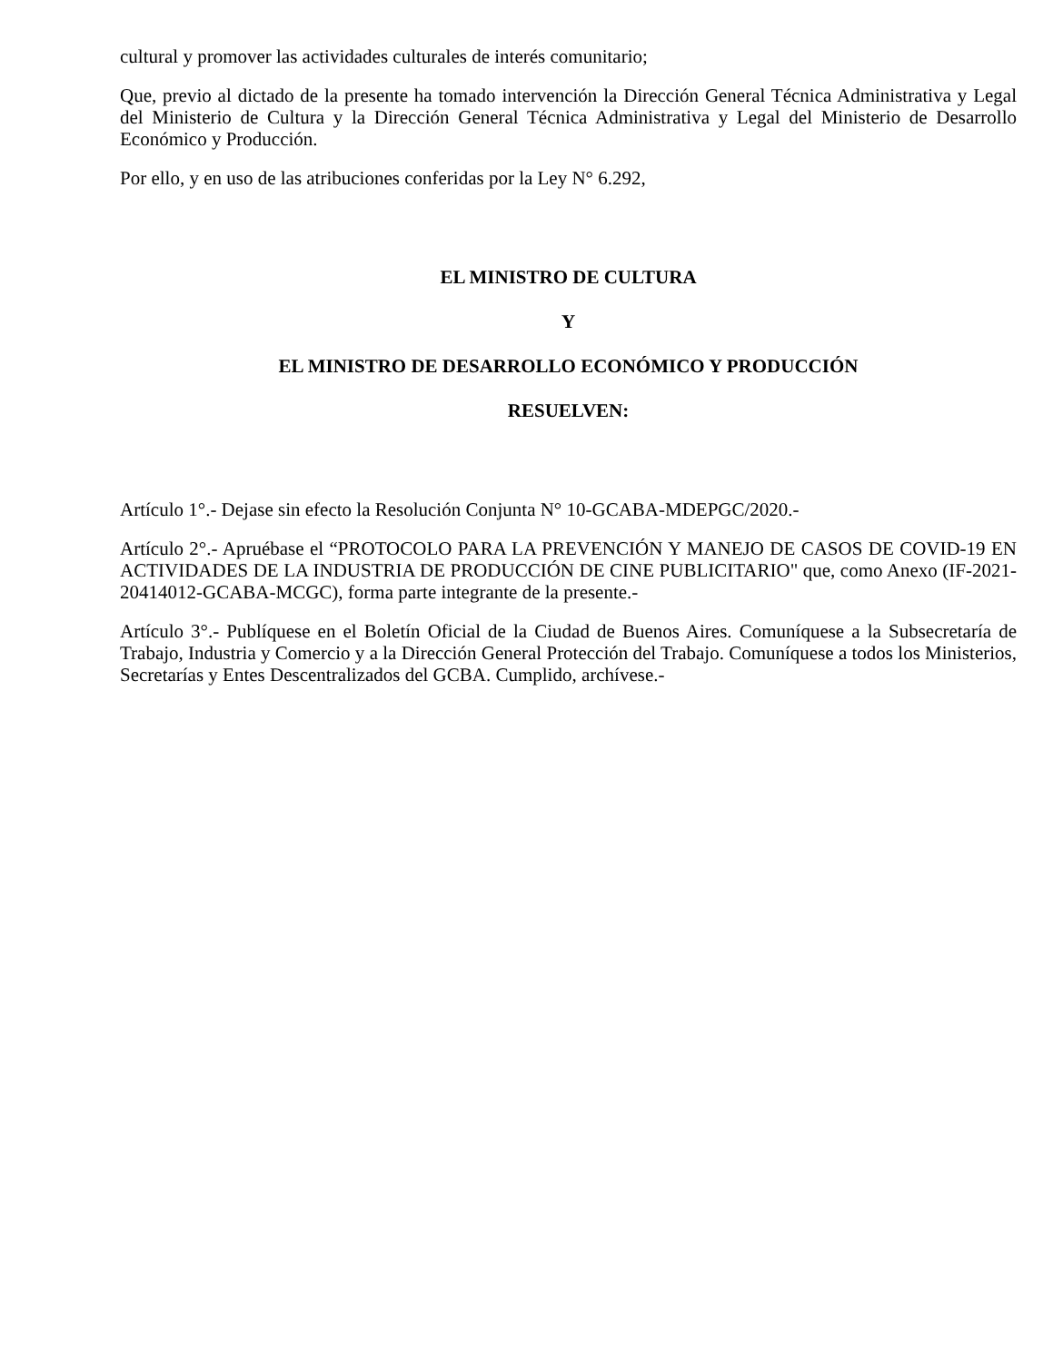cultural y promover las actividades culturales de interés comunitario;
Que, previo al dictado de la presente ha tomado intervención la Dirección General Técnica Administrativa y Legal del Ministerio de Cultura y la Dirección General Técnica Administrativa y Legal del Ministerio de Desarrollo Económico y Producción.
Por ello, y en uso de las atribuciones conferidas por la Ley N° 6.292,
EL MINISTRO DE CULTURA
Y
EL MINISTRO DE DESARROLLO ECONÓMICO Y PRODUCCIÓN
RESUELVEN:
Artículo 1°.- Dejase sin efecto la Resolución Conjunta N° 10-GCABA-MDEPGC/2020.-
Artículo 2°.- Apruébase el “PROTOCOLO PARA LA PREVENCIÓN Y MANEJO DE CASOS DE COVID-19 EN ACTIVIDADES DE LA INDUSTRIA DE PRODUCCIÓN DE CINE PUBLICITARIO" que, como Anexo (IF-2021-20414012-GCABA-MCGC), forma parte integrante de la presente.-
Artículo 3°.- Publíquese en el Boletín Oficial de la Ciudad de Buenos Aires. Comuníquese a la Subsecretaría de Trabajo, Industria y Comercio y a la Dirección General Protección del Trabajo. Comuníquese a todos los Ministerios, Secretarías y Entes Descentralizados del GCBA. Cumplido, archívese.-